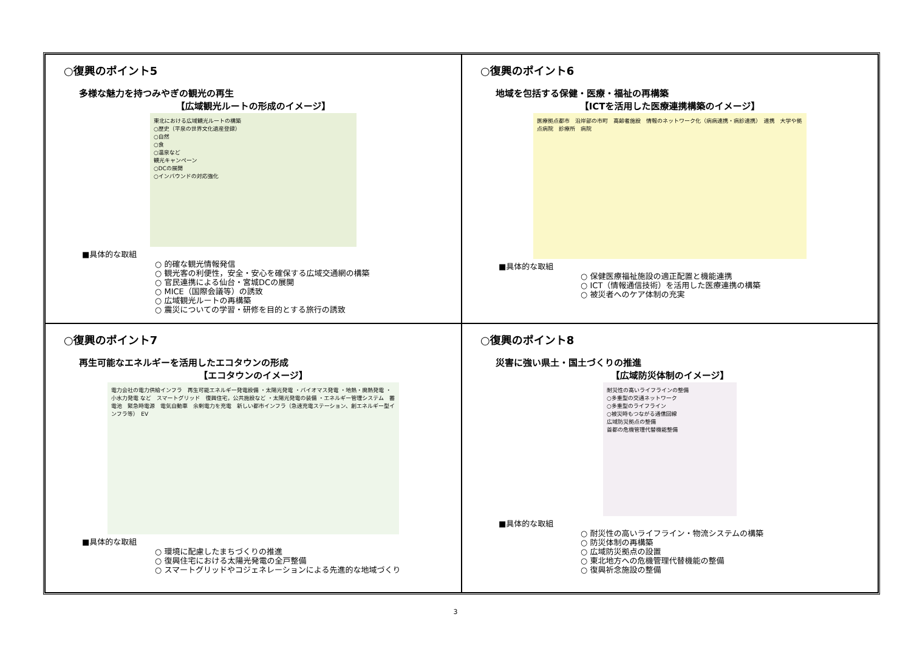○復興のポイント5
多様な魅力を持つみやぎの観光の再生
【広域観光ルートの形成のイメージ】
東北における広域観光ルートの構築
○歴史（平泉の世界文化遺産登録）
○自然
○食
○温泉など
観光キャンペーン
○DCの展開
○インバウンドの対応強化
■具体的な取組
○ 的確な観光情報発信
○ 観光客の利便性，安全・安心を確保する広域交通網の構築
○ 官民連携による仙台・宮城DCの展開
○ MICE（国際会議等）の誘致
○ 広域観光ルートの再構築
○ 震災についての学習・研修を目的とする旅行の誘致
○復興のポイント6
地域を包括する保健・医療・福祉の再構築
【ICTを活用した医療連携構築のイメージ】
医療拠点都市　沿岸部の市町　高齢者施設　情報のネットワーク化（病病連携・病診連携）　連携　大学や拠点病院　診療所　病院
■具体的な取組
○ 保健医療福祉施設の適正配置と機能連携
○ ICT（情報通信技術）を活用した医療連携の構築
○ 被災者へのケア体制の充実
○復興のポイント7
再生可能なエネルギーを活用したエコタウンの形成
【エコタウンのイメージ】
電力会社の電力供給インフラ　再生可能エネルギー発電設備 ・太陽光発電 ・バイオマス発電 ・地熱・廃熱発電 ・小水力発電 など　スマートグリッド　復興住宅，公共施設など ・太陽光発電の装備 ・エネルギー管理システム　蓄電池　緊急時電源　電気自動車　余剰電力を充電　新しい都市インフラ（急速充電ステーション、創エネルギー型インフラ等）　EV
■具体的な取組
○ 環境に配慮したまちづくりの推進
○ 復興住宅における太陽光発電の全戸整備
○ スマートグリッドやコジェネレーションによる先進的な地域づくり
○復興のポイント8
災害に強い県土・国土づくりの推進
【広域防災体制のイメージ】
耐災性の高いライフラインの整備
○多重型の交通ネットワーク
○多重型のライフライン
○被災時もつながる通信回線
広域防災拠点の整備
首都の危機管理代替機能整備
■具体的な取組
○ 耐災性の高いライフライン・物流システムの構築
○ 防災体制の再構築
○ 広域防災拠点の設置
○ 東北地方への危機管理代替機能の整備
○ 復興祈念施設の整備
3